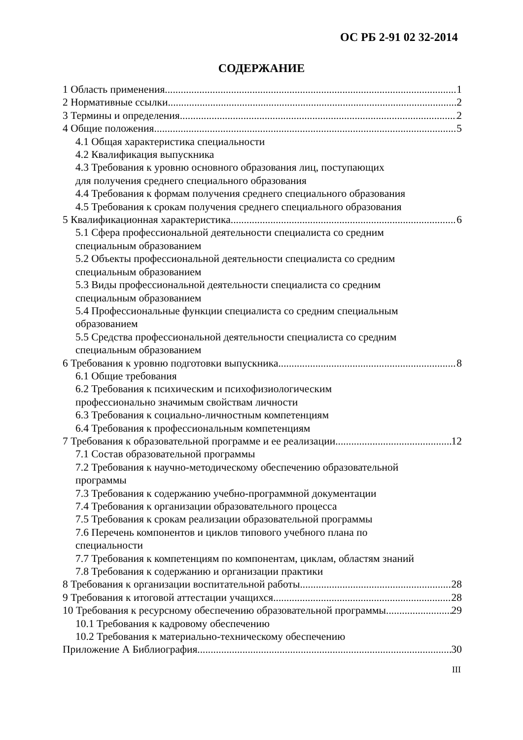ОС РБ 2-91 02 32-2014
СОДЕРЖАНИЕ
1 Область применения 1
2 Нормативные ссылки 2
3 Термины и определения 2
4 Общие положения 5
4.1 Общая характеристика специальности
4.2 Квалификация выпускника
4.3 Требования к уровню основного образования лиц, поступающих
для получения среднего специального образования
4.4 Требования к формам получения среднего специального образования
4.5 Требования к срокам получения среднего специального образования
5 Квалификационная характеристика 6
5.1 Сфера профессиональной деятельности специалиста со средним
специальным образованием
5.2 Объекты профессиональной деятельности специалиста со средним
специальным образованием
5.3 Виды профессиональной деятельности специалиста со средним
специальным образованием
5.4 Профессиональные функции специалиста со средним специальным
образованием
5.5 Средства профессиональной деятельности специалиста со средним
специальным образованием
6 Требования к уровню подготовки выпускника 8
6.1 Общие требования
6.2 Требования к психическим и психофизиологическим
профессионально значимым свойствам личности
6.3 Требования к социально-личностным компетенциям
6.4 Требования к профессиональным компетенциям
7 Требования к образовательной программе и ее реализации 12
7.1 Состав образовательной программы
7.2 Требования к научно-методическому обеспечению образовательной
программы
7.3 Требования к содержанию учебно-программной документации
7.4 Требования к организации образовательного процесса
7.5 Требования к срокам реализации образовательной программы
7.6 Перечень компонентов и циклов типового учебного плана по
специальности
7.7 Требования к компетенциям по компонентам, циклам, областям знаний
7.8 Требования к содержанию и организации практики
8 Требования к организации воспитательной работы 28
9 Требования к итоговой аттестации учащихся 28
10 Требования к ресурсному обеспечению образовательной программы 29
10.1 Требования к кадровому обеспечению
10.2 Требования к материально-техническому обеспечению
Приложение А Библиография 30
III